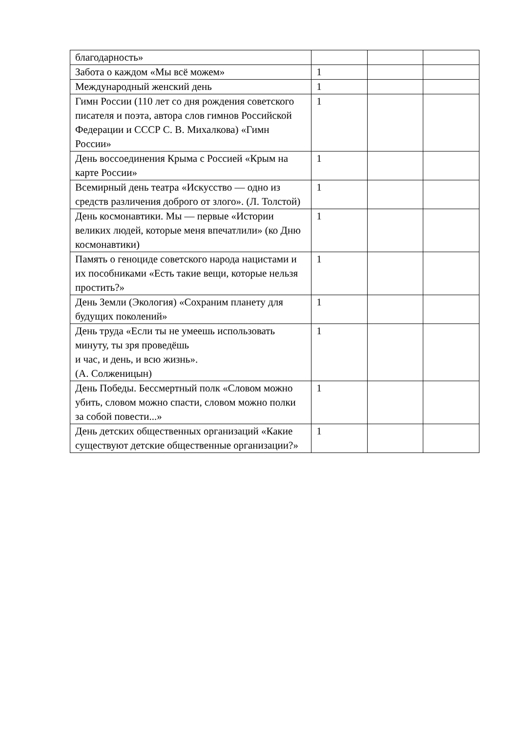| благодарность» | | | |
| Забота о каждом «Мы всё можем» | 1 | | |
| Международный женский день | 1 | | |
| Гимн России (110 лет со дня рождения советского писателя и поэта, автора слов гимнов Российской Федерации и СССР С. В. Михалкова) «Гимн России» | 1 | | |
| День воссоединения Крыма с Россией «Крым на карте России» | 1 | | |
| Всемирный день театра «Искусство — одно из средств различения доброго от злого». (Л. Толстой) | 1 | | |
| День космонавтики. Мы — первые «Истории великих людей, которые меня впечатлили» (ко Дню космонавтики) | 1 | | |
| Память о геноциде советского народа нацистами и их пособниками «Есть такие вещи, которые нельзя простить?» | 1 | | |
| День Земли (Экология) «Сохраним планету для будущих поколений» | 1 | | |
| День труда «Если ты не умеешь использовать минуту, ты зря проведёшь и час, и день, и всю жизнь». (А. Солженицын) | 1 | | |
| День Победы. Бессмертный полк «Словом можно убить, словом можно спасти, словом можно полки за собой повести...» | 1 | | |
| День детских общественных организаций «Какие существуют детские общественные организации?» | 1 | | |